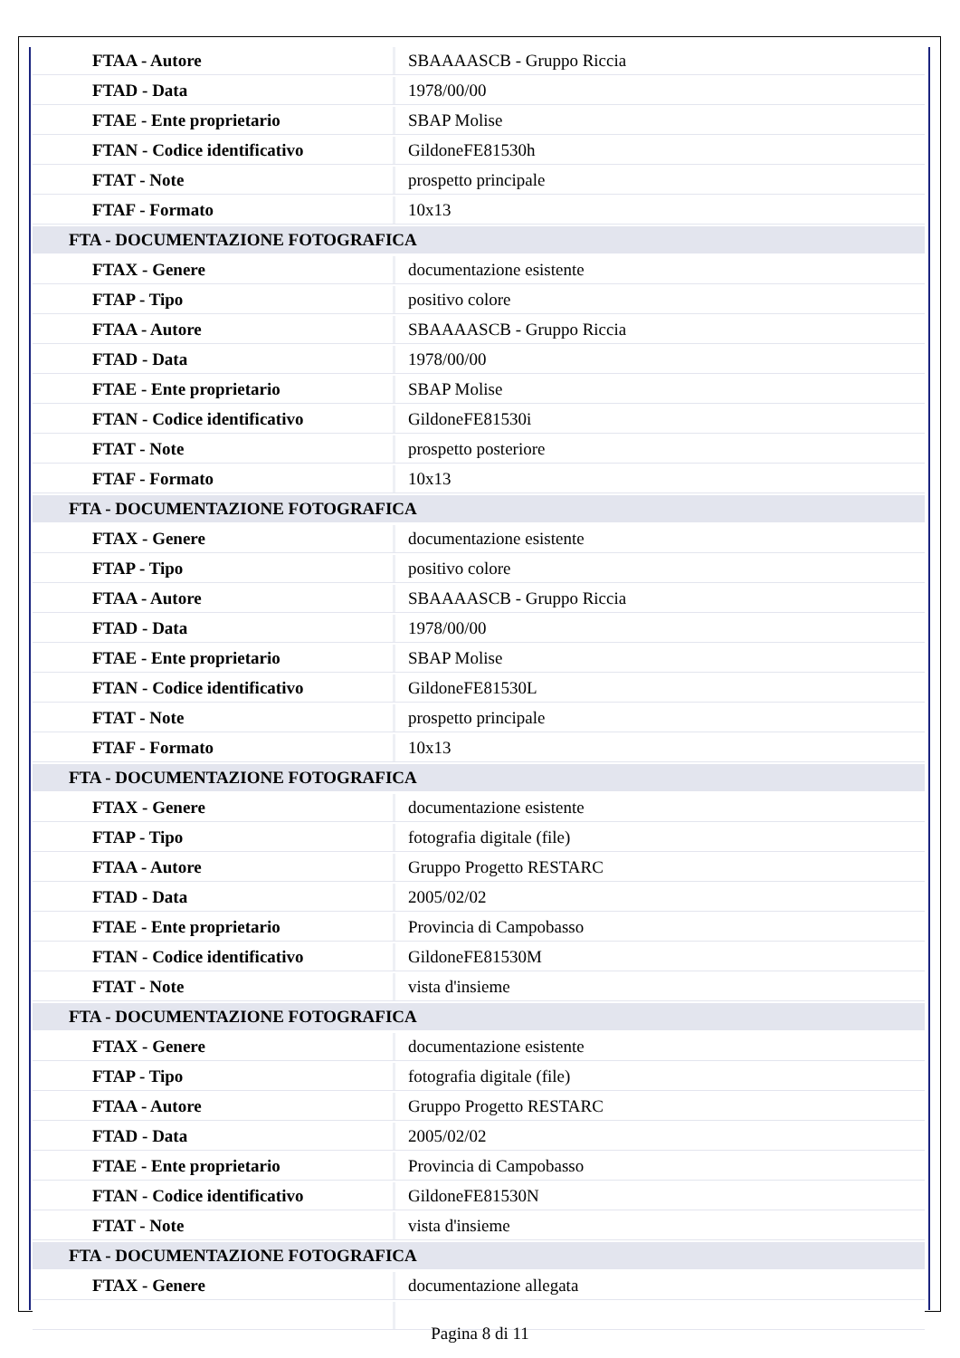| FTAA - Autore | SBAAAASCB - Gruppo Riccia |
| FTAD - Data | 1978/00/00 |
| FTAE - Ente proprietario | SBAP Molise |
| FTAN - Codice identificativo | GildoneFE81530h |
| FTAT - Note | prospetto principale |
| FTAF - Formato | 10x13 |
| FTA - DOCUMENTAZIONE FOTOGRAFICA | |
| FTAX - Genere | documentazione esistente |
| FTAP - Tipo | positivo colore |
| FTAA - Autore | SBAAAASCB - Gruppo Riccia |
| FTAD - Data | 1978/00/00 |
| FTAE - Ente proprietario | SBAP Molise |
| FTAN - Codice identificativo | GildoneFE81530i |
| FTAT - Note | prospetto posteriore |
| FTAF - Formato | 10x13 |
| FTA - DOCUMENTAZIONE FOTOGRAFICA | |
| FTAX - Genere | documentazione esistente |
| FTAP - Tipo | positivo colore |
| FTAA - Autore | SBAAAASCB - Gruppo Riccia |
| FTAD - Data | 1978/00/00 |
| FTAE - Ente proprietario | SBAP Molise |
| FTAN - Codice identificativo | GildoneFE81530L |
| FTAT - Note | prospetto principale |
| FTAF - Formato | 10x13 |
| FTA - DOCUMENTAZIONE FOTOGRAFICA | |
| FTAX - Genere | documentazione esistente |
| FTAP - Tipo | fotografia digitale (file) |
| FTAA - Autore | Gruppo Progetto RESTARC |
| FTAD - Data | 2005/02/02 |
| FTAE - Ente proprietario | Provincia di Campobasso |
| FTAN - Codice identificativo | GildoneFE81530M |
| FTAT - Note | vista d'insieme |
| FTA - DOCUMENTAZIONE FOTOGRAFICA | |
| FTAX - Genere | documentazione esistente |
| FTAP - Tipo | fotografia digitale (file) |
| FTAA - Autore | Gruppo Progetto RESTARC |
| FTAD - Data | 2005/02/02 |
| FTAE - Ente proprietario | Provincia di Campobasso |
| FTAN - Codice identificativo | GildoneFE81530N |
| FTAT - Note | vista d'insieme |
| FTA - DOCUMENTAZIONE FOTOGRAFICA | |
| FTAX - Genere | documentazione allegata |
Pagina 8 di 11